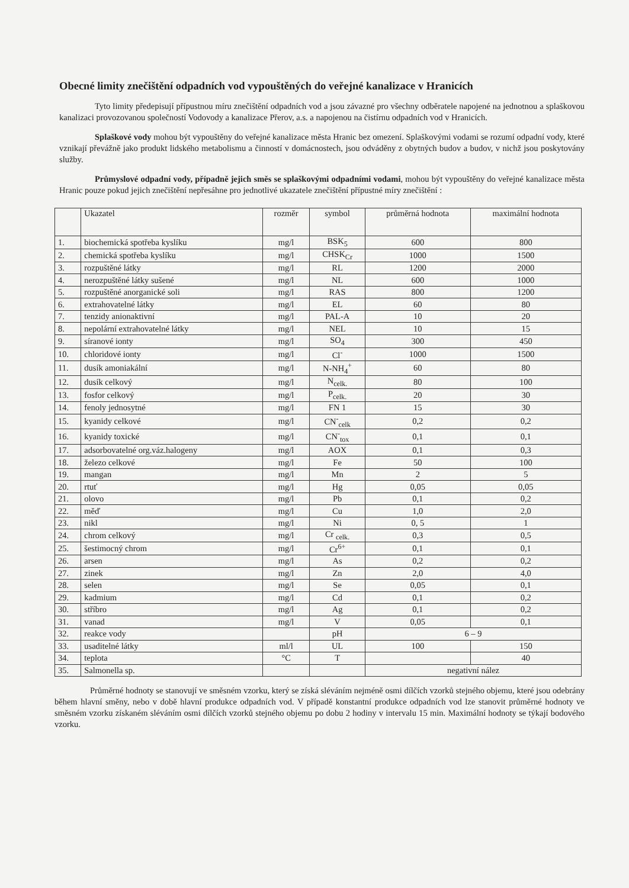Obecné limity znečištění odpadních vod vypouštěných do veřejné kanalizace v Hranicích
Tyto limity předepisují přípustnou míru znečištění odpadních vod a jsou závazné pro všechny odběratele napojené na jednotnou a splaškovou kanalizaci provozovanou společností Vodovody a kanalizace Přerov, a.s. a napojenou na čistírnu odpadních vod v Hranicích.
Splaškové vody mohou být vypouštěny do veřejné kanalizace města Hranic bez omezení. Splaškovými vodami se rozumí odpadní vody, které vznikají převážně jako produkt lidského metabolismu a činností v domácnostech, jsou odváděny z obytných budov a budov, v nichž jsou poskytovány služby.
Průmyslové odpadní vody, případně jejich směs se splaškovými odpadními vodami, mohou být vypouštěny do veřejné kanalizace města Hranic pouze pokud jejich znečištění nepřesáhne pro jednotlivé ukazatele znečištění přípustné míry znečištění :
| | Ukazatel | rozměr | symbol | průměrná hodnota | maximální hodnota |
| --- | --- | --- | --- | --- | --- |
| 1. | biochemická spotřeba kyslíku | mg/l | BSK<sub>5</sub> | 600 | 800 |
| 2. | chemická spotřeba kyslíku | mg/l | CHSK<sub>Cr</sub> | 1000 | 1500 |
| 3. | rozpuštěné látky | mg/l | RL | 1200 | 2000 |
| 4. | nerozpuštěné látky sušené | mg/l | NL | 600 | 1000 |
| 5. | rozpuštěné anorganické soli | mg/l | RAS | 800 | 1200 |
| 6. | extrahovatelné látky | mg/l | EL | 60 | 80 |
| 7. | tenzidy anionaktivní | mg/l | PAL-A | 10 | 20 |
| 8. | nepolární extrahovatelné látky | mg/l | NEL | 10 | 15 |
| 9. | síranové ionty | mg/l | SO<sub>4</sub> | 300 | 450 |
| 10. | chloridové ionty | mg/l | Cl<sup>-</sup> | 1000 | 1500 |
| 11. | dusík amoniakální | mg/l | N-NH<sub>4</sub><sup>+</sup> | 60 | 80 |
| 12. | dusík celkový | mg/l | N<sub>celk.</sub> | 80 | 100 |
| 13. | fosfor celkový | mg/l | P<sub>celk.</sub> | 20 | 30 |
| 14. | fenoly jednosytné | mg/l | FN 1 | 15 | 30 |
| 15. | kyanidy celkové | mg/l | CN<sup>-</sup><sub>celk</sub> | 0,2 | 0,2 |
| 16. | kyanidy toxické | mg/l | CN<sup>-</sup><sub>tox</sub> | 0,1 | 0,1 |
| 17. | adsorbovatelné org.váz.halogeny | mg/l | AOX | 0,1 | 0,3 |
| 18. | železo celkové | mg/l | Fe | 50 | 100 |
| 19. | mangan | mg/l | Mn | 2 | 5 |
| 20. | rtuť | mg/l | Hg | 0,05 | 0,05 |
| 21. | olovo | mg/l | Pb | 0,1 | 0,2 |
| 22. | měď | mg/l | Cu | 1,0 | 2,0 |
| 23. | nikl | mg/l | Ni | 0, 5 | 1 |
| 24. | chrom celkový | mg/l | Cr <sub>celk.</sub> | 0,3 | 0,5 |
| 25. | šestimocný chrom | mg/l | Cr<sup>6+</sup> | 0,1 | 0,1 |
| 26. | arsen | mg/l | As | 0,2 | 0,2 |
| 27. | zinek | mg/l | Zn | 2,0 | 4,0 |
| 28. | selen | mg/l | Se | 0,05 | 0,1 |
| 29. | kadmium | mg/l | Cd | 0,1 | 0,2 |
| 30. | stříbro | mg/l | Ag | 0,1 | 0,2 |
| 31. | vanad | mg/l | V | 0,05 | 0,1 |
| 32. | reakce vody | | pH | 6 – 9 | |
| 33. | usaditelné látky | ml/l | UL | 100 | 150 |
| 34. | teplota | °C | T | | 40 |
| 35. | Salmonella sp. | | | negativní nález | |
Průměrné hodnoty se stanovují ve směsném vzorku, který se získá sléváním nejméně osmi dílčích vzorků stejného objemu, které jsou odebrány během hlavní směny, nebo v době hlavní produkce odpadních vod. V případě konstantní produkce odpadních vod lze stanovit průměrné hodnoty ve směsném vzorku získaném sléváním osmi dílčích vzorků stejného objemu po dobu 2 hodiny v intervalu 15 min. Maximální hodnoty se týkají bodového vzorku.